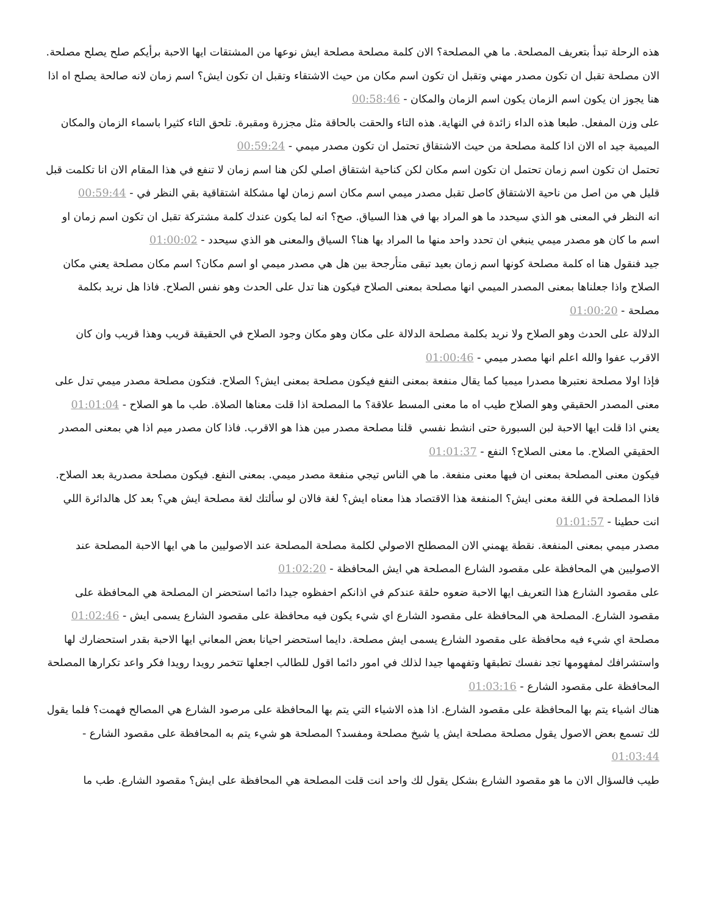هذه الرحلة تبدأ بتعريف المصلحة. ما هي المصلحة؟ الان كلمة مصلحة مصلحة ايش نوعها من المشتقات ايها الاحبة برأيكم صلح يصلح مصلحة. الان مصلحة تقبل ان تكون مصدر مهني وتقبل ان تكون اسم مكان من حيث الاشتقاء وتقبل ان تكون ايش؟ اسم زمان لانه صالحة يصلح اه اذا هنا يجوز ان يكون اسم الزمان يكون اسم الزمان والمكان - 00:58:46
على وزن المفعل. طبعا هذه الداء زائدة في النهاية. هذه التاء والحقت بالحاقة مثل مجزرة ومقبرة. تلحق التاء كثيرا باسماء الزمان والمكان الميمية جيد اه الان اذا كلمة مصلحة من حيث الاشتقاق تحتمل ان تكون مصدر ميمي - 00:59:24
تحتمل ان تكون اسم زمان تحتمل ان تكون اسم مكان لكن كناحية اشتقاق اصلي لكن هنا اسم زمان لا تنفع في هذا المقام الان انا تكلمت قبل قليل هي من اصل من ناحية الاشتقاق كاصل تقبل مصدر ميمي اسم مكان اسم زمان لها مشكلة اشتقاقية بقي النظر في - 00:59:44
انه النظر في المعنى هو الذي سيحدد ما هو المراد بها في هذا السياق. صح؟ انه لما يكون عندك كلمة مشتركة تقبل ان تكون اسم زمان او اسم ما كان هو مصدر ميمي ينبغي ان تحدد واحد منها ما المراد بها هنا؟ السياق والمعنى هو الذي سيحدد - 01:00:02
جيد فنقول هنا اه كلمة مصلحة كونها اسم زمان بعيد تبقى متأرجحة بين هل هي مصدر ميمي او اسم مكان؟ اسم مكان مصلحة يعني مكان الصلاح واذا جعلناها بمعنى المصدر الميمي انها مصلحة بمعنى الصلاح فيكون هنا تدل على الحدث وهو نفس الصلاح. فاذا هل نريد بكلمة مصلحة - 01:00:20
الدلالة على الحدث وهو الصلاح ولا نريد بكلمة مصلحة الدلالة على مكان وهو مكان وجود الصلاح في الحقيقة قريب وهذا قريب وان كان الاقرب عفوا والله اعلم انها مصدر ميمي - 01:00:46
فإذا اولا مصلحة نعتبرها مصدرا ميميا كما يقال منفعة بمعنى النفع فيكون مصلحة بمعنى ايش؟ الصلاح. فتكون مصلحة مصدر ميمي تدل على معنى المصدر الحقيقي وهو الصلاح طيب اه ما معنى المسط علاقة؟ ما المصلحة اذا قلت معناها الصلاة. طب ما هو الصلاح - 01:01:04
يعني اذا قلت ايها الاحبة لبن السبورة حتى انشط نفسي قلنا مصلحة مصدر مين هذا هو الاقرب. فاذا كان مصدر ميم اذا هي بمعنى المصدر الحقيقي الصلاح. ما معنى الصلاح؟ النفع - 01:01:37
فيكون معنى المصلحة بمعنى ان فيها معنى منفعة. ما هي الناس تيجي منفعة مصدر ميمي. بمعنى النفع. فيكون مصلحة مصدرية بعد الصلاح. فاذا المصلحة في اللغة معنى ايش؟ المنفعة هذا الاقتصاد هذا معناه ايش؟ لغة فالان لو سألتك لغة مصلحة ايش هي؟ بعد كل هالدائرة اللي انت حطينا - 01:01:57
مصدر ميمي بمعنى المنفعة. نقطة يهمني الان المصطلح الاصولي لكلمة مصلحة المصلحة عند الاصوليين ما هي ايها الاحبة المصلحة عند الاصوليين هي المحافظة على مقصود الشارع المصلحة هي ايش المحافظة - 01:02:20
على مقصود الشارع هذا التعريف ايها الاحبة ضعوه حلقة عندكم في اذانكم احفظوه جيدا دائما استحضر ان المصلحة هي المحافظة على مقصود الشارع. المصلحة هي المحافظة على مقصود الشارع اي شيء يكون فيه محافظة على مقصود الشارع يسمى ايش - 01:02:46
مصلحة اي شيء فيه محافظة على مقصود الشارع يسمى ايش مصلحة. دايما استحضر احيانا بعض المعاني ايها الاحبة بقدر استحضارك لها واستشرافك لمفهومها تجد نفسك تطبقها وتفهمها جيدا لذلك في امور دائما اقول للطالب اجعلها تتخمر رويدا رويدا فكر واعد تكرارها المصلحة المحافظة على مقصود الشارع - 01:03:16
هناك اشياء يتم بها المحافظة على مقصود الشارع. اذا هذه الاشياء التي يتم بها المحافظة على مرصود الشارع هي المصالح فهمت؟ فلما يقول لك تسمع بعض الاصول يقول مصلحة مصلحة ايش يا شيخ مصلحة ومفسد؟ المصلحة هو شيء يتم به المحافظة على مقصود الشارع - 01:03:44
طيب فالسؤال الان ما هو مقصود الشارع بشكل يقول لك واحد انت قلت المصلحة هي المحافظة على ايش؟ مقصود الشارع. طب ما